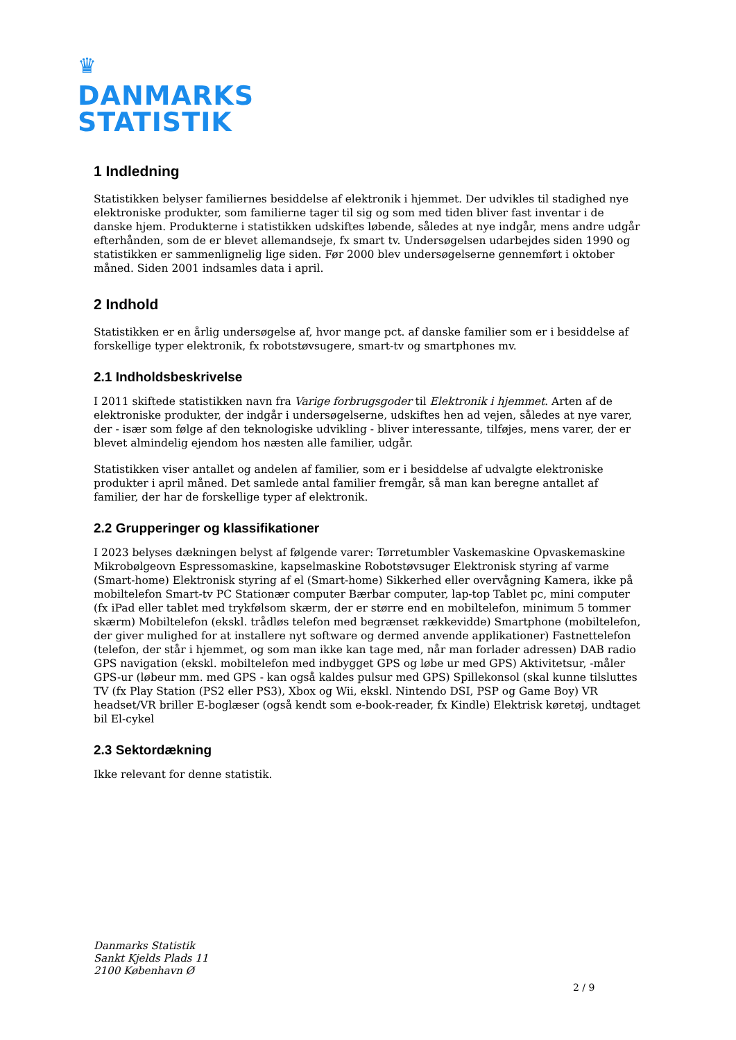♛
DANMARKS
STATISTIK
1 Indledning
Statistikken belyser familiernes besiddelse af elektronik i hjemmet. Der udvikles til stadighed nye elektroniske produkter, som familierne tager til sig og som med tiden bliver fast inventar i de danske hjem. Produkterne i statistikken udskiftes løbende, således at nye indgår, mens andre udgår efterhånden, som de er blevet allemandseje, fx smart tv. Undersøgelsen udarbejdes siden 1990 og statistikken er sammenlignelig lige siden. Før 2000 blev undersøgelserne gennemført i oktober måned. Siden 2001 indsamles data i april.
2 Indhold
Statistikken er en årlig undersøgelse af, hvor mange pct. af danske familier som er i besiddelse af forskellige typer elektronik, fx robotstøvsugere, smart-tv og smartphones mv.
2.1 Indholdsbeskrivelse
I 2011 skiftede statistikken navn fra Varige forbrugsgoder til Elektronik i hjemmet. Arten af de elektroniske produkter, der indgår i undersøgelserne, udskiftes hen ad vejen, således at nye varer, der - især som følge af den teknologiske udvikling - bliver interessante, tilføjes, mens varer, der er blevet almindelig ejendom hos næsten alle familier, udgår.
Statistikken viser antallet og andelen af familier, som er i besiddelse af udvalgte elektroniske produkter i april måned. Det samlede antal familier fremgår, så man kan beregne antallet af familier, der har de forskellige typer af elektronik.
2.2 Grupperinger og klassifikationer
I 2023 belyses dækningen belyst af følgende varer: Tørretumbler Vaskemaskine Opvaskemaskine Mikrobølgeovn Espressomaskine, kapselmaskine Robotstøvsuger Elektronisk styring af varme (Smart-home) Elektronisk styring af el (Smart-home) Sikkerhed eller overvågning Kamera, ikke på mobiltelefon Smart-tv PC Stationær computer Bærbar computer, lap-top Tablet pc, mini computer (fx iPad eller tablet med trykfølsom skærm, der er større end en mobiltelefon, minimum 5 tommer skærm) Mobiltelefon (ekskl. trådløs telefon med begrænset rækkevidde) Smartphone (mobiltelefon, der giver mulighed for at installere nyt software og dermed anvende applikationer) Fastnettelefon (telefon, der står i hjemmet, og som man ikke kan tage med, når man forlader adressen) DAB radio GPS navigation (ekskl. mobiltelefon med indbygget GPS og løbe ur med GPS) Aktivitetsur, -måler GPS-ur (løbeur mm. med GPS - kan også kaldes pulsur med GPS) Spillekonsol (skal kunne tilsluttes TV (fx Play Station (PS2 eller PS3), Xbox og Wii, ekskl. Nintendo DSI, PSP og Game Boy) VR headset/VR briller E-boglæser (også kendt som e-book-reader, fx Kindle) Elektrisk køretøj, undtaget bil El-cykel
2.3 Sektordækning
Ikke relevant for denne statistik.
Danmarks Statistik
Sankt Kjelds Plads 11
2100 København Ø
2 / 9